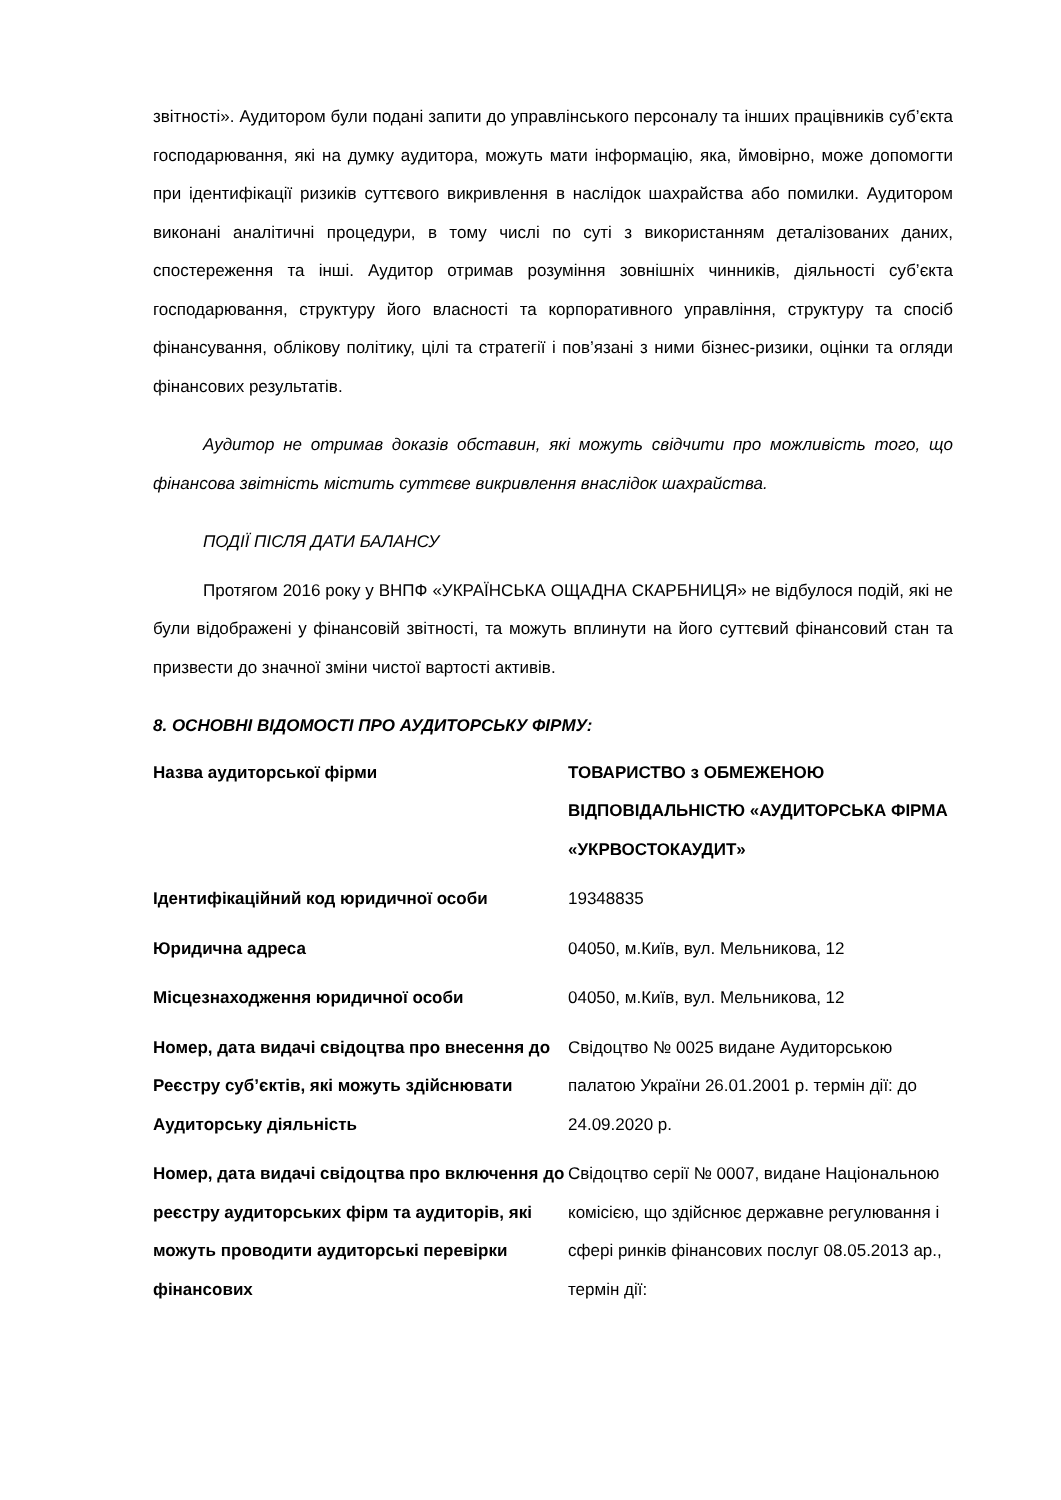звітності». Аудитором були подані запити до управлінського персоналу та інших працівників суб’єкта господарювання, які на думку аудитора, можуть мати інформацію, яка, ймовірно, може допомогти при ідентифікації ризиків суттєвого викривлення в наслідок шахрайства або помилки. Аудитором виконані аналітичні процедури, в тому числі по суті з використанням деталізованих даних, спостереження та інші. Аудитор отримав розуміння зовнішніх чинників, діяльності суб’єкта господарювання, структуру його власності та корпоративного управління, структуру та спосіб фінансування, облікову політику, цілі та стратегії і пов’язані з ними бізнес-ризики, оцінки та огляди фінансових результатів.
Аудитор не отримав доказів обставин, які можуть свідчити про можливість того, що фінансова звітність містить суттєве викривлення внаслідок шахрайства.
ПОДІЇ ПІСЛЯ ДАТИ БАЛАНСУ
Протягом 2016 року у ВНПФ «УКРАЇНСЬКА ОЩАДНА СКАРБНИЦЯ» не відбулося подій, які не були відображені у фінансовій звітності, та можуть вплинути на його суттєвий фінансовий стан та призвести до значної зміни чистої вартості активів.
8. ОСНОВНІ ВІДОМОСТІ ПРО АУДИТОРСЬКУ ФІРМУ:
| Назва аудиторської фірми | ТОВАРИСТВО з ОБМЕЖЕНОЮ ВІДПОВІДАЛЬНІСТЮ «АУДИТОРСЬКА ФІРМА «УКРВОСТОКАУДИТ» |
| Ідентифікаційний код юридичної особи | 19348835 |
| Юридична адреса | 04050, м.Київ, вул. Мельникова, 12 |
| Місцезнаходження юридичної особи | 04050, м.Київ, вул. Мельникова, 12 |
| Номер, дата видачі свідоцтва про внесення до Реєстру суб’єктів, які можуть здійснювати Аудиторську діяльність | Свідоцтво № 0025 видане Аудиторською палатою України 26.01.2001 р. термін дії: до 24.09.2020 р. |
| Номер, дата видачі свідоцтва про включення до реєстру аудиторських фірм та аудиторів, які можуть проводити аудиторські перевірки фінансових | Свідоцтво серії № 0007, видане Національною комісією, що здійснює державне регулювання і сфері ринків фінансових послуг 08.05.2013 ар., термін дії: |